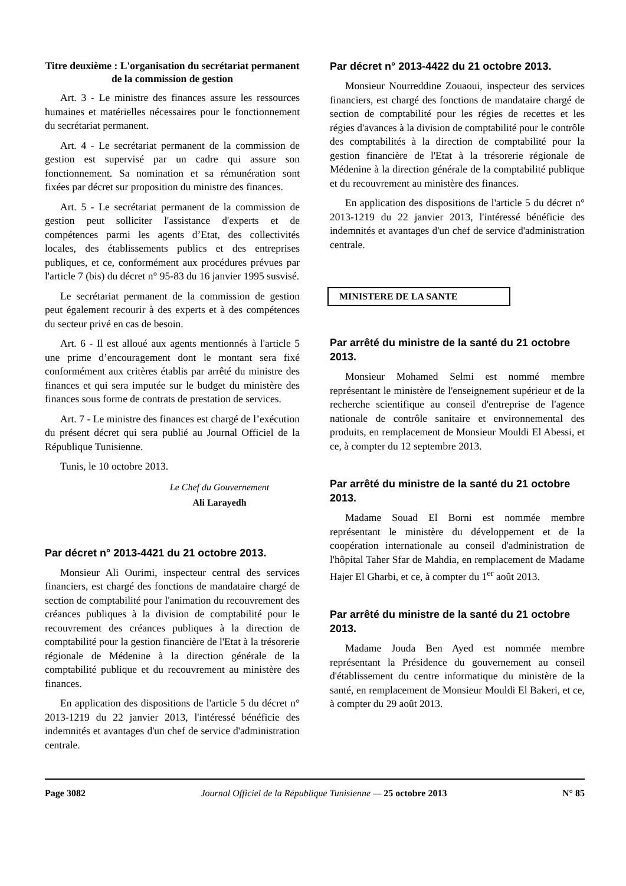Titre deuxième : L'organisation du secrétariat permanent de la commission de gestion
Art. 3 - Le ministre des finances assure les ressources humaines et matérielles nécessaires pour le fonctionnement du secrétariat permanent.
Art. 4 - Le secrétariat permanent de la commission de gestion est supervisé par un cadre qui assure son fonctionnement. Sa nomination et sa rémunération sont fixées par décret sur proposition du ministre des finances.
Art. 5 - Le secrétariat permanent de la commission de gestion peut solliciter l'assistance d'experts et de compétences parmi les agents d’Etat, des collectivités locales, des établissements publics et des entreprises publiques, et ce, conformément aux procédures prévues par l'article 7 (bis) du décret n° 95-83 du 16 janvier 1995 susvisé.
Le secrétariat permanent de la commission de gestion peut également recourir à des experts et à des compétences du secteur privé en cas de besoin.
Art. 6 - Il est alloué aux agents mentionnés à l'article 5 une prime d’encouragement dont le montant sera fixé conformément aux critères établis par arrêté du ministre des finances et qui sera imputée sur le budget du ministère des finances sous forme de contrats de prestation de services.
Art. 7 - Le ministre des finances est chargé de l’exécution du présent décret qui sera publié au Journal Officiel de la République Tunisienne.
Tunis, le 10 octobre 2013.
Le Chef du Gouvernement
Ali Larayedh
Par décret n° 2013-4421 du 21 octobre 2013.
Monsieur Ali Ourimi, inspecteur central des services financiers, est chargé des fonctions de mandataire chargé de section de comptabilité pour l'animation du recouvrement des créances publiques à la division de comptabilité pour le recouvrement des créances publiques à la direction de comptabilité pour la gestion financière de l'Etat à la trésorerie régionale de Médenine à la direction générale de la comptabilité publique et du recouvrement au ministère des finances.
En application des dispositions de l'article 5 du décret n° 2013-1219 du 22 janvier 2013, l'intéressé bénéficie des indemnités et avantages d'un chef de service d'administration centrale.
Par décret n° 2013-4422 du 21 octobre 2013.
Monsieur Nourreddine Zouaoui, inspecteur des services financiers, est chargé des fonctions de mandataire chargé de section de comptabilité pour les régies de recettes et les régies d'avances à la division de comptabilité pour le contrôle des comptabilités à la direction de comptabilité pour la gestion financière de l'Etat à la trésorerie régionale de Médenine à la direction générale de la comptabilité publique et du recouvrement au ministère des finances.
En application des dispositions de l'article 5 du décret n° 2013-1219 du 22 janvier 2013, l'intéressé bénéficie des indemnités et avantages d'un chef de service d'administration centrale.
MINISTERE DE LA SANTE
Par arrêté du ministre de la santé du 21 octobre 2013.
Monsieur Mohamed Selmi est nommé membre représentant le ministère de l'enseignement supérieur et de la recherche scientifique au conseil d'entreprise de l'agence nationale de contrôle sanitaire et environnemental des produits, en remplacement de Monsieur Mouldi El Abessi, et ce, à compter du 12 septembre 2013.
Par arrêté du ministre de la santé du 21 octobre 2013.
Madame Souad El Borni est nommée membre représentant le ministère du développement et de la coopération internationale au conseil d'administration de l'hôpital Taher Sfar de Mahdia, en remplacement de Madame Hajer El Gharbi, et ce, à compter du 1<sup>er</sup> août 2013.
Par arrêté du ministre de la santé du 21 octobre 2013.
Madame Jouda Ben Ayed est nommée membre représentant la Présidence du gouvernement au conseil d'établissement du centre informatique du ministère de la santé, en remplacement de Monsieur Mouldi El Bakeri, et ce, à compter du 29 août 2013.
Page 3082 Journal Officiel de la République Tunisienne — 25 octobre 2013 N° 85